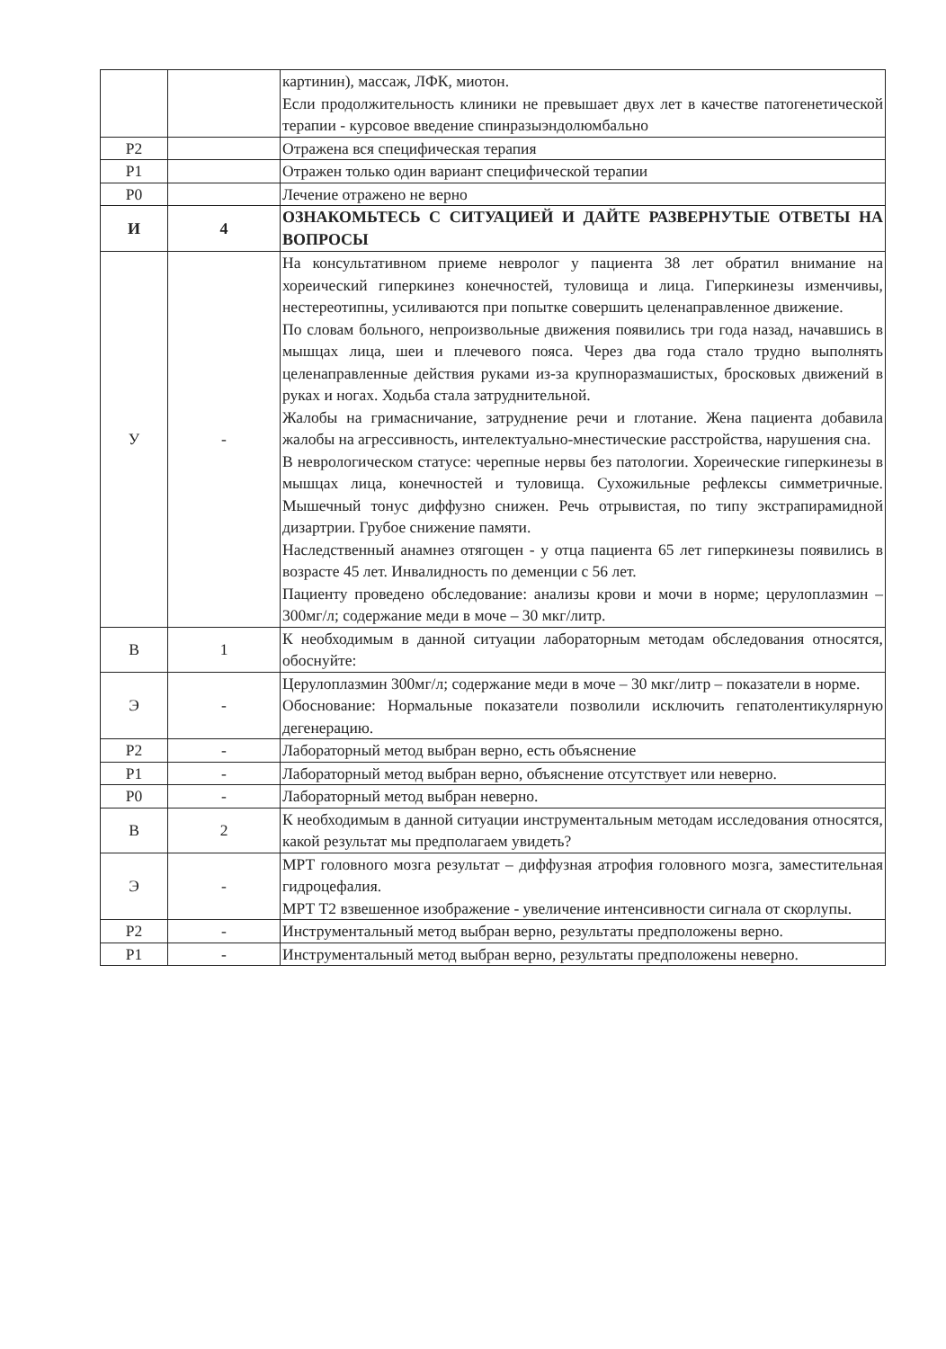| | | картинин), массаж, ЛФК, миотон. Если продолжительность клиники не превышает двух лет в качестве патогенетической терапии - курсовое введение спинразыэндолюмбально |
| Р2 | | Отражена вся специфическая терапия |
| Р1 | | Отражен только один вариант специфической терапии |
| Р0 | | Лечение отражено не верно |
| И | 4 | ОЗНАКОМЬТЕСЬ С СИТУАЦИЕЙ И ДАЙТЕ РАЗВЕРНУТЫЕ ОТВЕТЫ НА ВОПРОСЫ |
| У | - | На консультативном приеме невролог у пациента 38 лет обратил внимание на хореический гиперкинез конечностей, туловища и лица. Гиперкинезы изменчивы, нестереотипны, усиливаются при попытке совершить целенаправленное движение. По словам больного, непроизвольные движения появились три года назад, начавшись в мышцах лица, шеи и плечевого пояса. Через два года стало трудно выполнять целенаправленные действия руками из-за крупноразмашистых, бросковых движений в руках и ногах. Ходьба стала затруднительной. Жалобы на гримасничание, затруднение речи и глотание. Жена пациента добавила жалобы на агрессивность, интелектуально-мнестические расстройства, нарушения сна. В неврологическом статусе: черепные нервы без патологии. Хореические гиперкинезы в мышцах лица, конечностей и туловища. Сухожильные рефлексы симметричные. Мышечный тонус диффузно снижен. Речь отрывистая, по типу экстрапирамидной дизартрии. Грубое снижение памяти. Наследственный анамнез отягощен - у отца пациента 65 лет гиперкинезы появились в возрасте 45 лет. Инвалидность по деменции с 56 лет. Пациенту проведено обследование: анализы крови и мочи в норме; церулоплазмин – 300мг/л; содержание меди в моче – 30 мкг/литр. |
| В | 1 | К необходимым в данной ситуации лабораторным методам обследования относятся, обоснуйте: |
| Э | - | Церулоплазмин 300мг/л; содержание меди в моче – 30 мкг/литр – показатели в норме. Обоснование: Нормальные показатели позволили исключить гепатолентикулярную дегенерацию. |
| Р2 | - | Лабораторный метод выбран верно, есть объяснение |
| Р1 | - | Лабораторный метод выбран верно, объяснение отсутствует или неверно. |
| Р0 | - | Лабораторный метод выбран неверно. |
| В | 2 | К необходимым в данной ситуации инструментальным методам исследования относятся, какой результат мы предполагаем увидеть? |
| Э | - | МРТ головного мозга результат – диффузная атрофия головного мозга, заместительная гидроцефалия. МРТ Т2 взвешенное изображение - увеличение интенсивности сигнала от скорлупы. |
| Р2 | - | Инструментальный метод выбран верно, результаты предположены верно. |
| Р1 | - | Инструментальный метод выбран верно, результаты предположены неверно. |